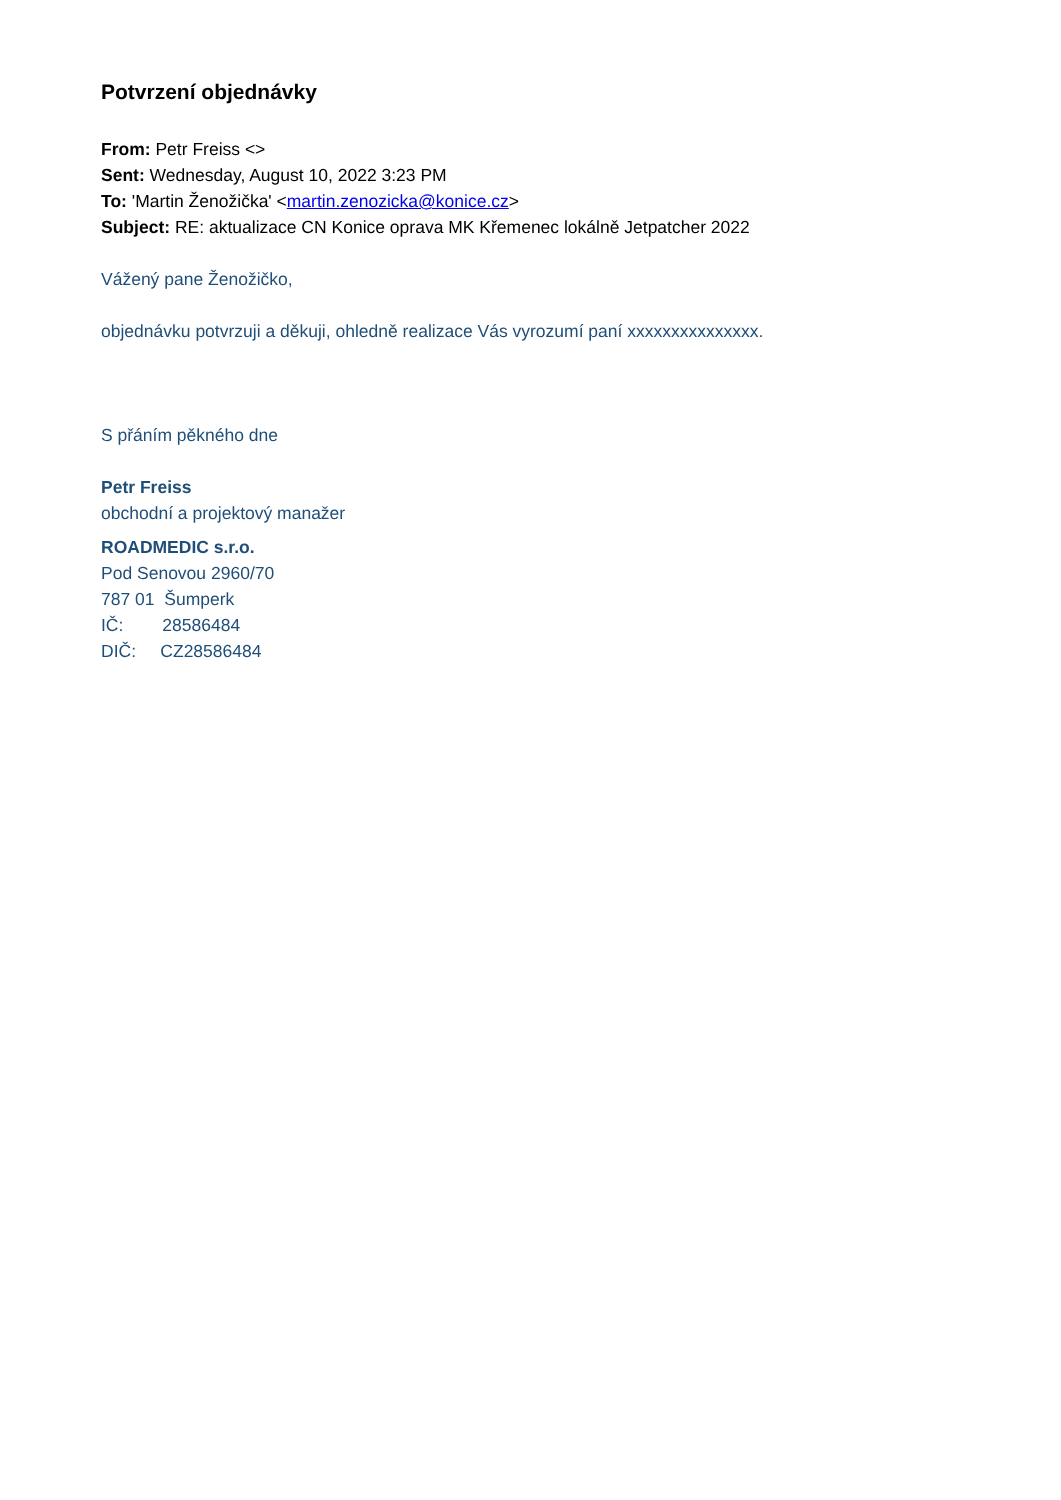Potvrzení objednávky
From: Petr Freiss <>
Sent: Wednesday, August 10, 2022 3:23 PM
To: 'Martin Ženožička' <martin.zenozicka@konice.cz>
Subject: RE: aktualizace CN Konice oprava MK Křemenec lokálně Jetpatcher 2022
Vážený pane Ženožičko,
objednávku potvrzuji a děkuji, ohledně realizace Vás vyrozumí paní xxxxxxxxxxxxxxx.
S přáním pěkného dne
Petr Freiss
obchodní a projektový manažer
ROADMEDIC s.r.o.
Pod Senovou 2960/70
787 01 Šumperk
IČ: 28586484
DIČ: CZ28586484